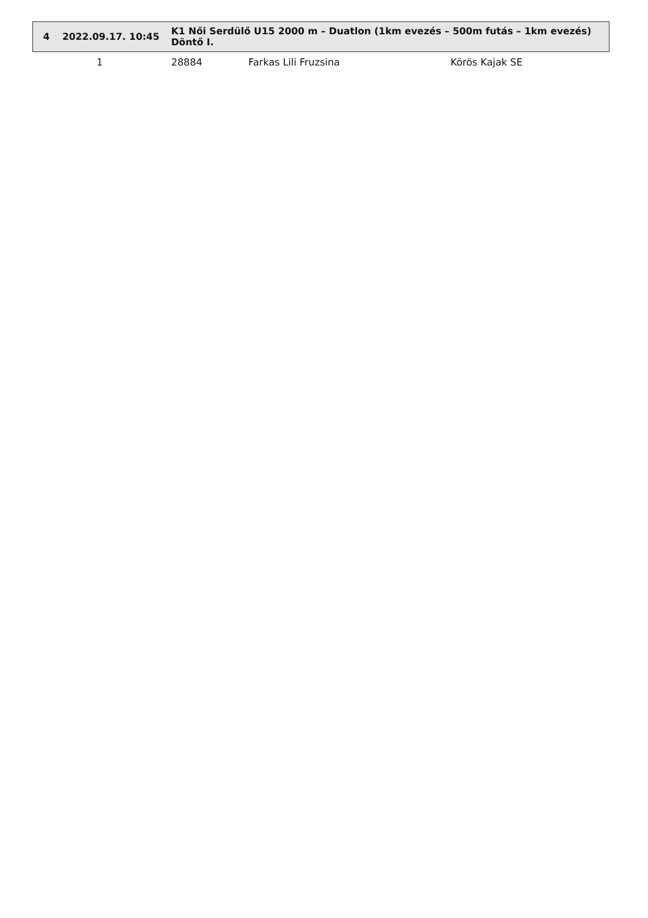| 4 | 2022.09.17. 10:45 | K1 Női Serdülő U15 2000 m – Duatlon (1km evezés – 500m futás – 1km evezés) Döntő I. | | |
| --- | --- | --- | --- | --- |
| | 1 | 28884 | Farkas Lili Fruzsina | Körös Kajak SE |